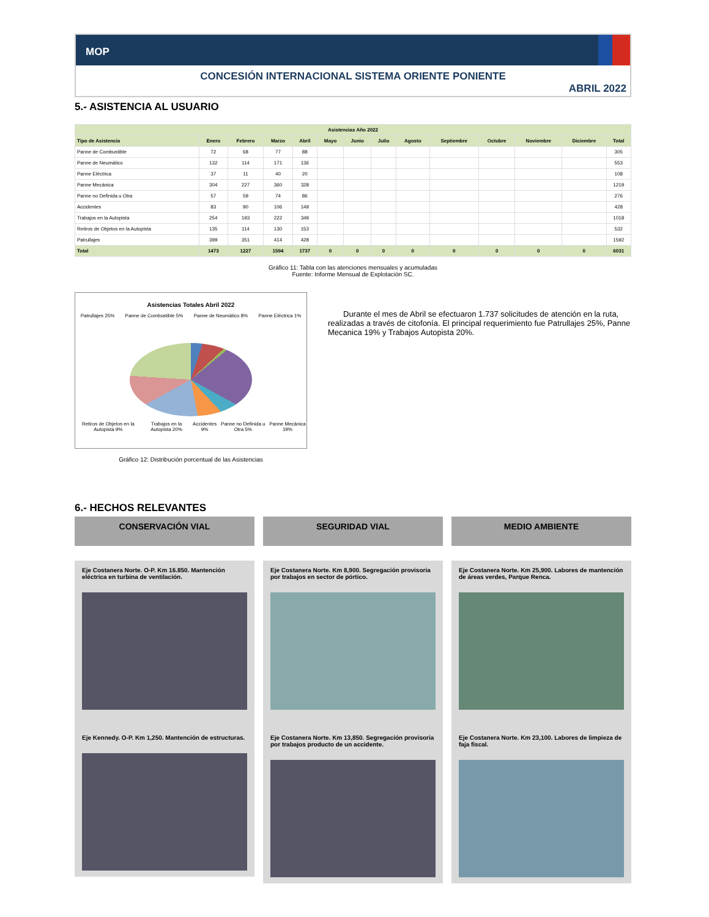MOP
CONCESIÓN INTERNACIONAL SISTEMA ORIENTE PONIENTE
ABRIL 2022
5.- ASISTENCIA AL USUARIO
| Asistencias Año 2022 | | | | | | | | | | | | | |
| --- | --- | --- | --- | --- | --- | --- | --- | --- | --- | --- | --- | --- | --- |
| Tipo de Asistencia | Enero | Febrero | Marzo | Abril | Mayo | Junio | Julio | Agosto | Septiembre | Octubre | Noviembre | Diciembre | Total |
| Panne de Combustible | 72 | 68 | 77 | 88 | | | | | | | | | 305 |
| Panne de Neumático | 132 | 114 | 171 | 136 | | | | | | | | | 553 |
| Panne Eléctrica | 37 | 11 | 40 | 20 | | | | | | | | | 108 |
| Panne Mecánica | 304 | 227 | 360 | 328 | | | | | | | | | 1219 |
| Panne no Definida u Otra | 57 | 59 | 74 | 86 | | | | | | | | | 276 |
| Accidentes | 83 | 90 | 106 | 149 | | | | | | | | | 428 |
| Trabajos en la Autopista | 254 | 193 | 222 | 349 | | | | | | | | | 1018 |
| Retiros de Objetos en la Autopista | 135 | 114 | 130 | 153 | | | | | | | | | 532 |
| Patrullajes | 399 | 351 | 414 | 428 | | | | | | | | | 1592 |
| Total | 1473 | 1227 | 1594 | 1737 | 0 | 0 | 0 | 0 | 0 | 0 | 0 | 0 | 6031 |
Gráfico 11: Tabla con las atenciones mensuales y acumuladas
Fuente: Informe Mensual de Explotación SC.
Asistencias Totales Abril 2022
Patrullajes 25% Panne de Combustible 5% Panne de Neumático 8% Panne Eléctrica 1%
Retiros de Objetos en la Autopista 9% Trabajos en la Autopista 20% Accidentes 9% Panne no Definida u Otra 5% Panne Mecánica 19%
Gráfico 12: Distribución porcentual de las Asistencias
Durante el mes de Abril se efectuaron 1.737 solicitudes de atención en la ruta, realizadas a través de citofonía. El principal requerimiento fue Patrullajes 25%, Panne Mecanica 19% y Trabajos Autopista 20%.
6.- HECHOS RELEVANTES
CONSERVACIÓN VIAL
Eje Costanera Norte. O-P. Km 16.850. Mantención eléctrica en turbina de ventilación.
Eje Kennedy. O-P. Km 1,250. Mantención de estructuras.
SEGURIDAD VIAL
Eje Costanera Norte. Km 8,900. Segregación provisoria por trabajos en sector de pórtico.
Eje Costanera Norte. Km 13,850. Segregación provisoria por trabajos producto de un accidente.
MEDIO AMBIENTE
Eje Costanera Norte. Km 25,900. Labores de mantención de áreas verdes, Parque Renca.
Eje Costanera Norte. Km 23,100. Labores de limpieza de faja fiscal.